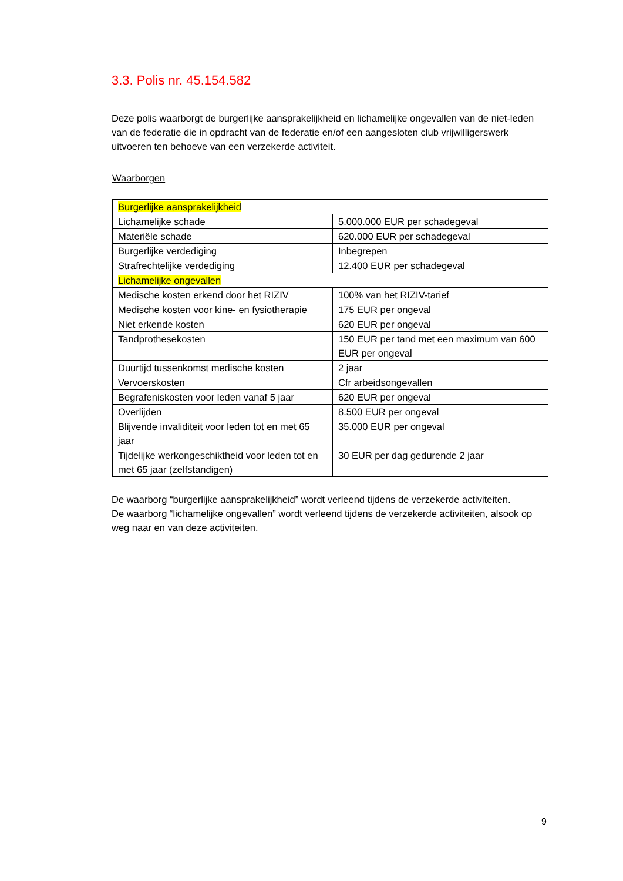3.3. Polis nr. 45.154.582
Deze polis waarborgt de burgerlijke aansprakelijkheid en lichamelijke ongevallen van de niet-leden van de federatie die in opdracht van de federatie en/of een aangesloten club vrijwilligerswerk uitvoeren ten behoeve van een verzekerde activiteit.
Waarborgen
| Burgerlijke aansprakelijkheid | |
| Lichamelijke schade | 5.000.000 EUR per schadegeval |
| Materiële schade | 620.000 EUR per schadegeval |
| Burgerlijke verdediging | Inbegrepen |
| Strafrechtelijke verdediging | 12.400 EUR per schadegeval |
| Lichamelijke ongevallen | |
| Medische kosten erkend door het RIZIV | 100% van het RIZIV-tarief |
| Medische kosten voor kine- en fysiotherapie | 175 EUR per ongeval |
| Niet erkende kosten | 620 EUR per ongeval |
| Tandprothesekosten | 150 EUR per tand met een maximum van 600 EUR per ongeval |
| Duurtijd tussenkomst medische kosten | 2 jaar |
| Vervoerskosten | Cfr arbeidsongevallen |
| Begrafeniskosten voor leden vanaf 5 jaar | 620 EUR per ongeval |
| Overlijden | 8.500 EUR per ongeval |
| Blijvende invaliditeit voor leden tot en met 65 jaar | 35.000 EUR per ongeval |
| Tijdelijke werkongeschiktheid voor leden tot en met 65 jaar (zelfstandigen) | 30 EUR per dag gedurende 2 jaar |
De waarborg “burgerlijke aansprakelijkheid” wordt verleend tijdens de verzekerde activiteiten.
De waarborg “lichamelijke ongevallen” wordt verleend tijdens de verzekerde activiteiten, alsook op weg naar en van deze activiteiten.
9